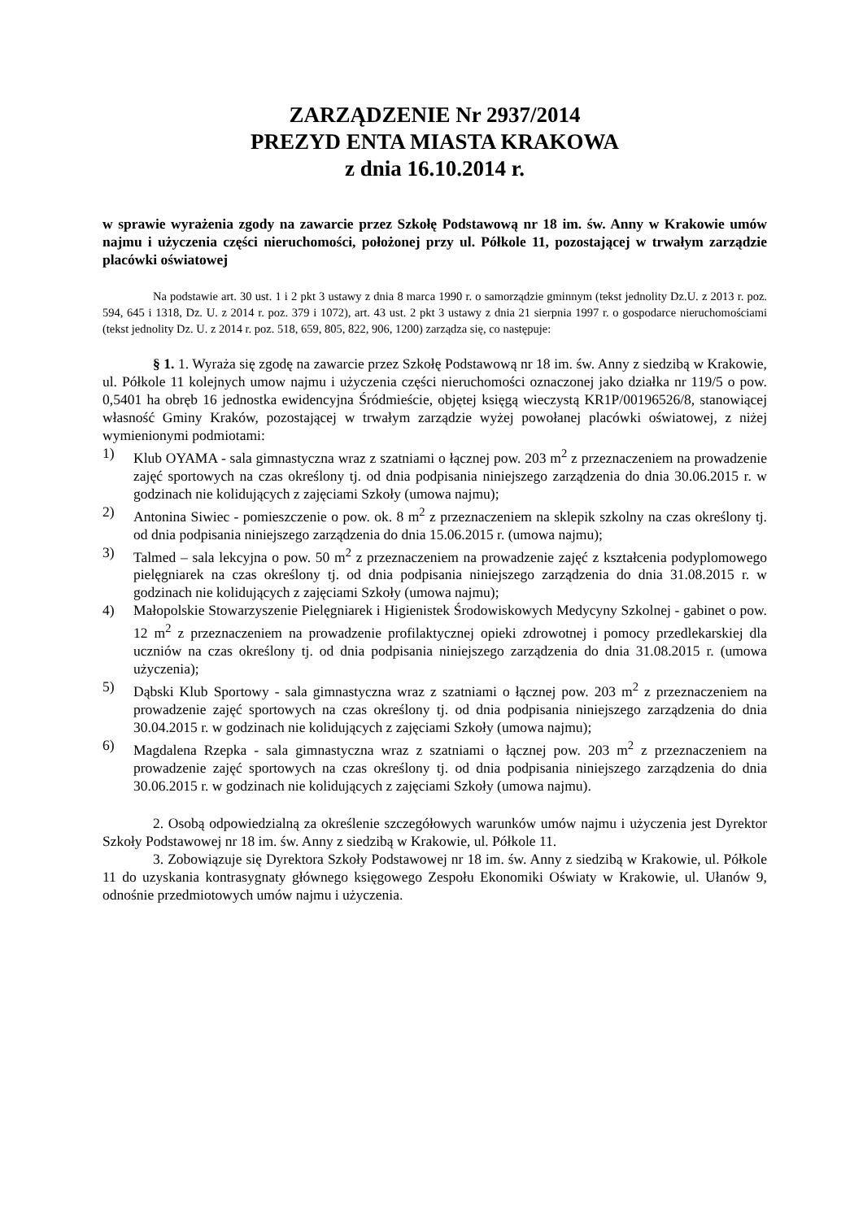ZARZĄDZENIE Nr 2937/2014
PREZYD ENTA MIASTA KRAKOWA
z dnia 16.10.2014 r.
w sprawie wyrażenia zgody na zawarcie przez Szkołę Podstawową nr 18 im. św. Anny w Krakowie umów najmu i użyczenia części nieruchomości, położonej przy ul. Półkole 11, pozostającej w trwałym zarządzie placówki oświatowej
Na podstawie art. 30 ust. 1 i 2 pkt 3 ustawy z dnia 8 marca 1990 r. o samorządzie gminnym (tekst jednolity Dz.U. z 2013 r. poz. 594, 645 i 1318, Dz. U. z 2014 r. poz. 379 i 1072), art. 43 ust. 2 pkt 3 ustawy z dnia 21 sierpnia 1997 r. o gospodarce nieruchomościami (tekst jednolity Dz. U. z 2014 r. poz. 518, 659, 805, 822, 906, 1200) zarządza się, co następuje:
§ 1. 1. Wyraża się zgodę na zawarcie przez Szkołę Podstawową nr 18 im. św. Anny z siedzibą w Krakowie, ul. Półkole 11 kolejnych umow najmu i użyczenia części nieruchomości oznaczonej jako działka nr 119/5 o pow. 0,5401 ha obręb 16 jednostka ewidencyjna Śródmieście, objętej księgą wieczystą KR1P/00196526/8, stanowiącej własność Gminy Kraków, pozostającej w trwałym zarządzie wyżej powołanej placówki oświatowej, z niżej wymienionymi podmiotami:
1) Klub OYAMA - sala gimnastyczna wraz z szatniami o łącznej pow. 203 m<sup>2</sup> z przeznaczeniem na prowadzenie zajęć sportowych na czas określony tj. od dnia podpisania niniejszego zarządzenia do dnia 30.06.2015 r. w godzinach nie kolidujących z zajęciami Szkoły (umowa najmu);
2) Antonina Siwiec - pomieszczenie o pow. ok. 8 m<sup>2</sup> z przeznaczeniem na sklepik szkolny na czas określony tj. od dnia podpisania niniejszego zarządzenia do dnia 15.06.2015 r. (umowa najmu);
3) Talmed – sala lekcyjna o pow. 50 m<sup>2</sup> z przeznaczeniem na prowadzenie zajęć z kształcenia podyplomowego pielęgniarek na czas określony tj. od dnia podpisania niniejszego zarządzenia do dnia 31.08.2015 r. w godzinach nie kolidujących z zajęciami Szkoły (umowa najmu);
4) Małopolskie Stowarzyszenie Pielęgniarek i Higienistek Środowiskowych Medycyny Szkolnej - gabinet o pow. 12 m<sup>2</sup> z przeznaczeniem na prowadzenie profilaktycznej opieki zdrowotnej i pomocy przedlekarskiej dla uczniów na czas określony tj. od dnia podpisania niniejszego zarządzenia do dnia 31.08.2015 r. (umowa użyczenia);
5) Dąbski Klub Sportowy - sala gimnastyczna wraz z szatniami o łącznej pow. 203 m<sup>2</sup> z przeznaczeniem na prowadzenie zajęć sportowych na czas określony tj. od dnia podpisania niniejszego zarządzenia do dnia 30.04.2015 r. w godzinach nie kolidujących z zajęciami Szkoły (umowa najmu);
6) Magdalena Rzepka - sala gimnastyczna wraz z szatniami o łącznej pow. 203 m<sup>2</sup> z przeznaczeniem na prowadzenie zajęć sportowych na czas określony tj. od dnia podpisania niniejszego zarządzenia do dnia 30.06.2015 r. w godzinach nie kolidujących z zajęciami Szkoły (umowa najmu).
2. Osobą odpowiedzialną za określenie szczegółowych warunków umów najmu i użyczenia jest Dyrektor Szkoły Podstawowej nr 18 im. św. Anny z siedzibą w Krakowie, ul. Półkole 11.
3. Zobowiązuje się Dyrektora Szkoły Podstawowej nr 18 im. św. Anny z siedzibą w Krakowie, ul. Półkole 11 do uzyskania kontrasygnaty głównego księgowego Zespołu Ekonomiki Oświaty w Krakowie, ul. Ułanów 9, odnośnie przedmiotowych umów najmu i użyczenia.